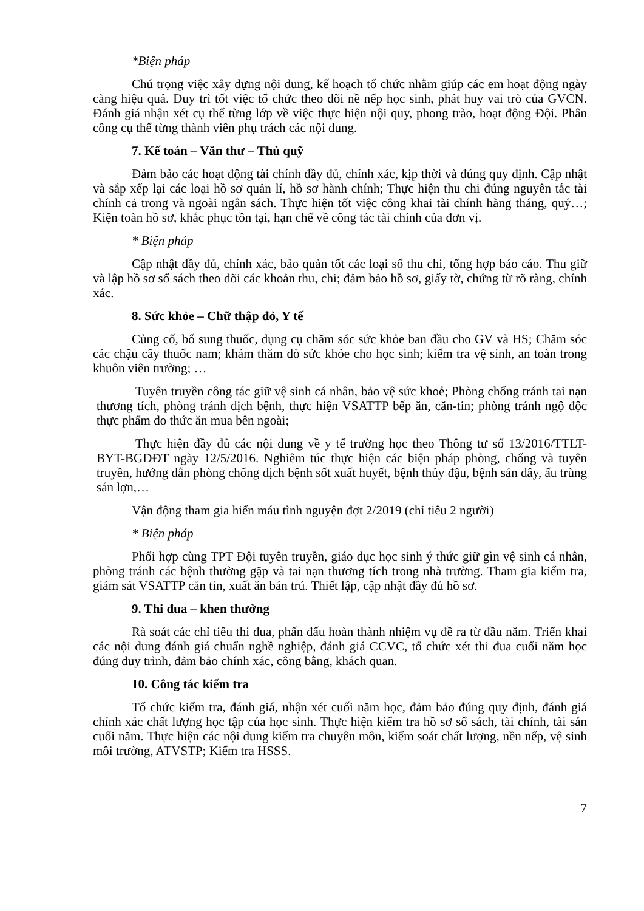*Biện pháp
Chú trọng việc xây dựng nội dung, kế hoạch tổ chức nhằm giúp các em hoạt động ngày càng hiệu quả. Duy trì tốt việc tổ chức theo dõi nề nếp học sinh, phát huy vai trò của GVCN. Đánh giá nhận xét cụ thể từng lớp về việc thực hiện nội quy, phong trào, hoạt động Đội. Phân công cụ thể từng thành viên phụ trách các nội dung.
7. Kế toán – Văn thư – Thủ quỹ
Đảm bảo các hoạt động tài chính đầy đủ, chính xác, kịp thời và đúng quy định. Cập nhật và sắp xếp lại các loại hồ sơ quản lí, hồ sơ hành chính; Thực hiện thu chi đúng nguyên tắc tài chính cả trong và ngoài ngân sách. Thực hiện tốt việc công khai tài chính hàng tháng, quý…; Kiện toàn hồ sơ, khắc phục tồn tại, hạn chế về công tác tài chính của đơn vị.
* Biện pháp
Cập nhật đầy đủ, chính xác, bảo quản tốt các loại sổ thu chi, tổng hợp báo cáo. Thu giữ và lập hồ sơ sổ sách theo dõi các khoản thu, chi; đảm bảo hồ sơ, giấy tờ, chứng từ rõ ràng, chính xác.
8. Sức khỏe – Chữ thập đỏ, Y tế
Củng cố, bổ sung thuốc, dụng cụ chăm sóc sức khỏe ban đầu cho GV và HS; Chăm sóc các chậu cây thuốc nam; khám thăm dò sức khỏe cho học sinh; kiểm tra vệ sinh, an toàn trong khuôn viên trường; …
Tuyên truyền công tác giữ vệ sinh cá nhân, bảo vệ sức khoẻ; Phòng chống tránh tai nạn thương tích, phòng tránh dịch bệnh, thực hiện VSATTP bếp ăn, căn-tin; phòng tránh ngộ độc thực phẩm do thức ăn mua bên ngoài;
Thực hiện đầy đủ các nội dung về y tế trường học theo Thông tư số 13/2016/TTLT-BYT-BGDĐT ngày 12/5/2016. Nghiêm túc thực hiện các biện pháp phòng, chống và tuyên truyền, hướng dẫn phòng chống dịch bệnh sốt xuất huyết, bệnh thủy đậu, bệnh sán dây, ấu trùng sán lợn,…
Vận động tham gia hiến máu tình nguyện đợt 2/2019 (chỉ tiêu 2 người)
* Biện pháp
Phối hợp cùng TPT Đội tuyên truyền, giáo dục học sinh ý thức giữ gìn vệ sinh cá nhân, phòng tránh các bệnh thường gặp và tai nạn thương tích trong nhà trường. Tham gia kiểm tra, giám sát VSATTP căn tin, xuất ăn bán trú. Thiết lập, cập nhật đầy đủ hồ sơ.
9. Thi đua – khen thưởng
Rà soát các chỉ tiêu thi đua, phấn đấu hoàn thành nhiệm vụ đề ra từ đầu năm. Triển khai các nội dung đánh giá chuẩn nghề nghiệp, đánh giá CCVC, tổ chức xét thi đua cuối năm học đúng duy trình, đảm bảo chính xác, công bằng, khách quan.
10. Công tác kiểm tra
Tổ chức kiểm tra, đánh giá, nhận xét cuối năm học, đảm bảo đúng quy định, đánh giá chính xác chất lượng học tập của học sinh. Thực hiện kiểm tra hồ sơ sổ sách, tài chính, tài sản cuối năm. Thực hiện các nội dung kiểm tra chuyên môn, kiểm soát chất lượng, nền nếp, vệ sinh môi trường, ATVSTP; Kiểm tra HSSS.
7